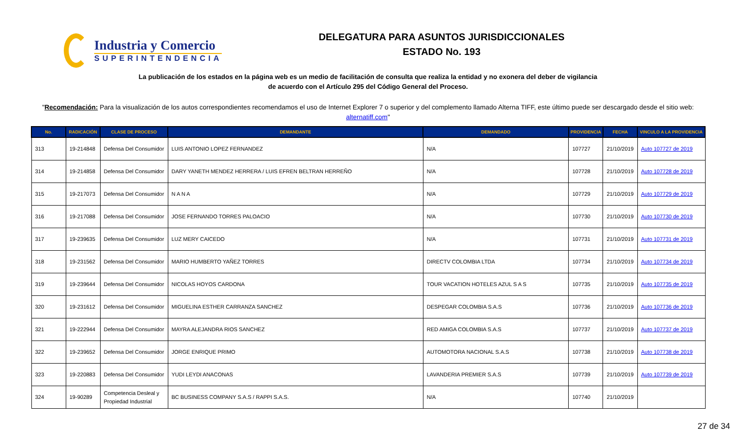Industria y Comercio
SUPERINTENDENCIA
DELEGATURA PARA ASUNTOS JURISDICCIONALES
ESTADO No. 193
La publicación de los estados en la página web es un medio de facilitación de consulta que realiza la entidad y no exonera del deber de vigilancia
de acuerdo con el Artículo 295 del Código General del Proceso.
"Recomendación: Para la visualización de los autos correspondientes recomendamos el uso de Internet Explorer 7 o superior y del complemento llamado Alterna TIFF, este último puede ser descargado desde el sitio web: alternatiff.com"
| No. | RADICACIÓN | CLASE DE PROCESO | DEMANDANTE | DEMANDADO | PROVIDENCIA | FECHA | VINCULO A LA PROVIDENCIA |
| --- | --- | --- | --- | --- | --- | --- | --- |
| 313 | 19-214848 | Defensa Del Consumidor | LUIS ANTONIO LOPEZ FERNANDEZ | N/A | 107727 | 21/10/2019 | Auto 107727 de 2019 |
| 314 | 19-214858 | Defensa Del Consumidor | DARY YANETH MENDEZ HERRERA / LUIS EFREN BELTRAN HERREÑO | N/A | 107728 | 21/10/2019 | Auto 107728 de 2019 |
| 315 | 19-217073 | Defensa Del Consumidor | N A N A | N/A | 107729 | 21/10/2019 | Auto 107729 de 2019 |
| 316 | 19-217088 | Defensa Del Consumidor | JOSE FERNANDO TORRES PALOACIO | N/A | 107730 | 21/10/2019 | Auto 107730 de 2019 |
| 317 | 19-239635 | Defensa Del Consumidor | LUZ MERY CAICEDO | N/A | 107731 | 21/10/2019 | Auto 107731 de 2019 |
| 318 | 19-231562 | Defensa Del Consumidor | MARIO HUMBERTO YAÑEZ TORRES | DIRECTV COLOMBIA LTDA | 107734 | 21/10/2019 | Auto 107734 de 2019 |
| 319 | 19-239644 | Defensa Del Consumidor | NICOLAS HOYOS CARDONA | TOUR VACATION HOTELES AZUL S A S | 107735 | 21/10/2019 | Auto 107735 de 2019 |
| 320 | 19-231612 | Defensa Del Consumidor | MIGUELINA ESTHER CARRANZA SANCHEZ | DESPEGAR COLOMBIA S.A.S | 107736 | 21/10/2019 | Auto 107736 de 2019 |
| 321 | 19-222944 | Defensa Del Consumidor | MAYRA ALEJANDRA RIOS SANCHEZ | RED AMIGA COLOMBIA S.A.S | 107737 | 21/10/2019 | Auto 107737 de 2019 |
| 322 | 19-239652 | Defensa Del Consumidor | JORGE ENRIQUE PRIMO | AUTOMOTORA NACIONAL S.A.S | 107738 | 21/10/2019 | Auto 107738 de 2019 |
| 323 | 19-220883 | Defensa Del Consumidor | YUDI LEYDI ANACONAS | LAVANDERIA PREMIER S.A.S | 107739 | 21/10/2019 | Auto 107739 de 2019 |
| 324 | 19-90289 | Competencia Desleal y Propiedad Industrial | BC BUSINESS COMPANY S.A.S / RAPPI S.A.S. | N/A | 107740 | 21/10/2019 | |
27 de 34